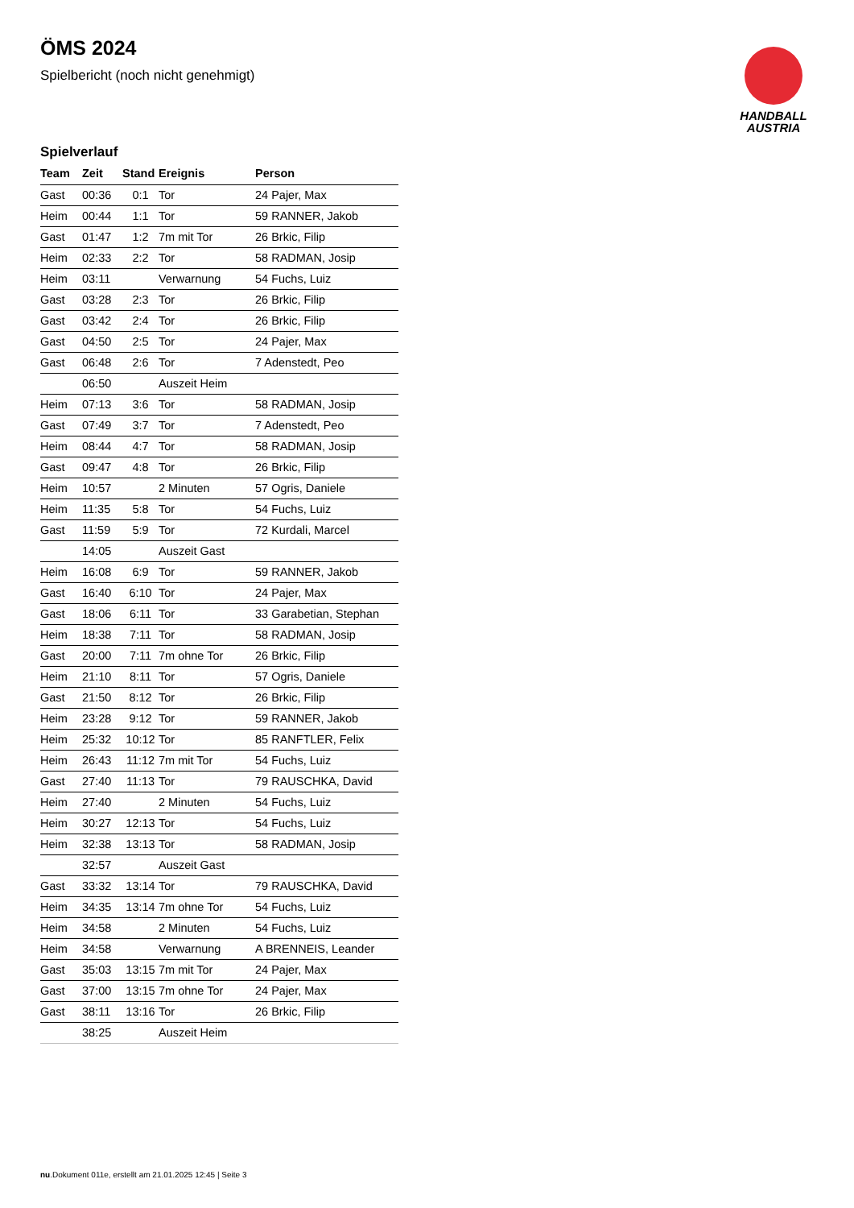HANDBALL
AUSTRIA
ÖMS 2024
Spielbericht (noch nicht genehmigt)
Spielverlauf
| Team | Zeit | Stand | Ereignis | Person |
| --- | --- | --- | --- | --- |
| Gast | 00:36 | 0:1 | Tor | 24 Pajer, Max |
| Heim | 00:44 | 1:1 | Tor | 59 RANNER, Jakob |
| Gast | 01:47 | 1:2 | 7m mit Tor | 26 Brkic, Filip |
| Heim | 02:33 | 2:2 | Tor | 58 RADMAN, Josip |
| Heim | 03:11 | | Verwarnung | 54 Fuchs, Luiz |
| Gast | 03:28 | 2:3 | Tor | 26 Brkic, Filip |
| Gast | 03:42 | 2:4 | Tor | 26 Brkic, Filip |
| Gast | 04:50 | 2:5 | Tor | 24 Pajer, Max |
| Gast | 06:48 | 2:6 | Tor | 7 Adenstedt, Peo |
| | 06:50 | | Auszeit Heim | |
| Heim | 07:13 | 3:6 | Tor | 58 RADMAN, Josip |
| Gast | 07:49 | 3:7 | Tor | 7 Adenstedt, Peo |
| Heim | 08:44 | 4:7 | Tor | 58 RADMAN, Josip |
| Gast | 09:47 | 4:8 | Tor | 26 Brkic, Filip |
| Heim | 10:57 | | 2 Minuten | 57 Ogris, Daniele |
| Heim | 11:35 | 5:8 | Tor | 54 Fuchs, Luiz |
| Gast | 11:59 | 5:9 | Tor | 72 Kurdali, Marcel |
| | 14:05 | | Auszeit Gast | |
| Heim | 16:08 | 6:9 | Tor | 59 RANNER, Jakob |
| Gast | 16:40 | 6:10 | Tor | 24 Pajer, Max |
| Gast | 18:06 | 6:11 | Tor | 33 Garabetian, Stephan |
| Heim | 18:38 | 7:11 | Tor | 58 RADMAN, Josip |
| Gast | 20:00 | 7:11 | 7m ohne Tor | 26 Brkic, Filip |
| Heim | 21:10 | 8:11 | Tor | 57 Ogris, Daniele |
| Gast | 21:50 | 8:12 | Tor | 26 Brkic, Filip |
| Heim | 23:28 | 9:12 | Tor | 59 RANNER, Jakob |
| Heim | 25:32 | 10:12 | Tor | 85 RANFTLER, Felix |
| Heim | 26:43 | 11:12 | 7m mit Tor | 54 Fuchs, Luiz |
| Gast | 27:40 | 11:13 | Tor | 79 RAUSCHKA, David |
| Heim | 27:40 | | 2 Minuten | 54 Fuchs, Luiz |
| Heim | 30:27 | 12:13 | Tor | 54 Fuchs, Luiz |
| Heim | 32:38 | 13:13 | Tor | 58 RADMAN, Josip |
| | 32:57 | | Auszeit Gast | |
| Gast | 33:32 | 13:14 | Tor | 79 RAUSCHKA, David |
| Heim | 34:35 | 13:14 | 7m ohne Tor | 54 Fuchs, Luiz |
| Heim | 34:58 | | 2 Minuten | 54 Fuchs, Luiz |
| Heim | 34:58 | | Verwarnung | A BRENNEIS, Leander |
| Gast | 35:03 | 13:15 | 7m mit Tor | 24 Pajer, Max |
| Gast | 37:00 | 13:15 | 7m ohne Tor | 24 Pajer, Max |
| Gast | 38:11 | 13:16 | Tor | 26 Brkic, Filip |
| | 38:25 | | Auszeit Heim | |
nu.Dokument 011e, erstellt am 21.01.2025 12:45 | Seite 3